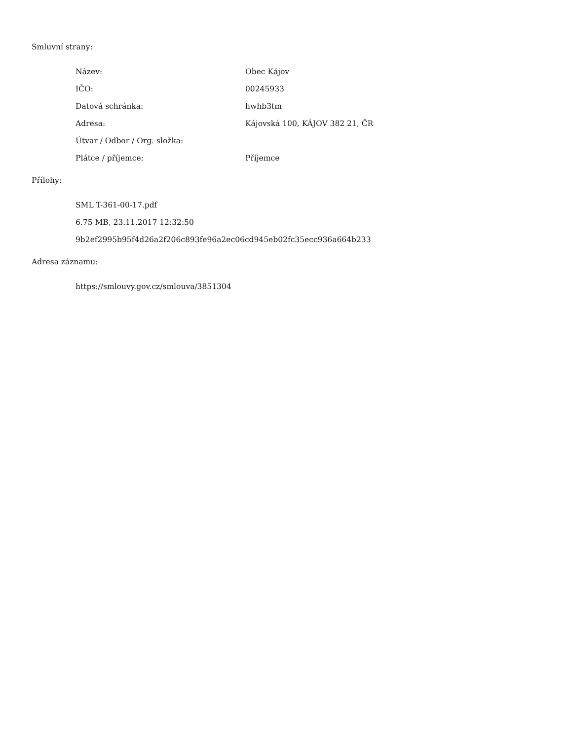Smluvní strany:
| Název: | Obec Kájov |
| IČO: | 00245933 |
| Datová schránka: | hwhb3tm |
| Adresa: | Kájovská 100, KÁJOV 382 21, ČR |
| Útvar / Odbor / Org. složka: | |
| Plátce / příjemce: | Příjemce |
Přílohy:
SML T-361-00-17.pdf
6.75 MB, 23.11.2017 12:32:50
9b2ef2995b95f4d26a2f206c893fe96a2ec06cd945eb02fc35ecc936a664b233
Adresa záznamu:
https://smlouvy.gov.cz/smlouva/3851304